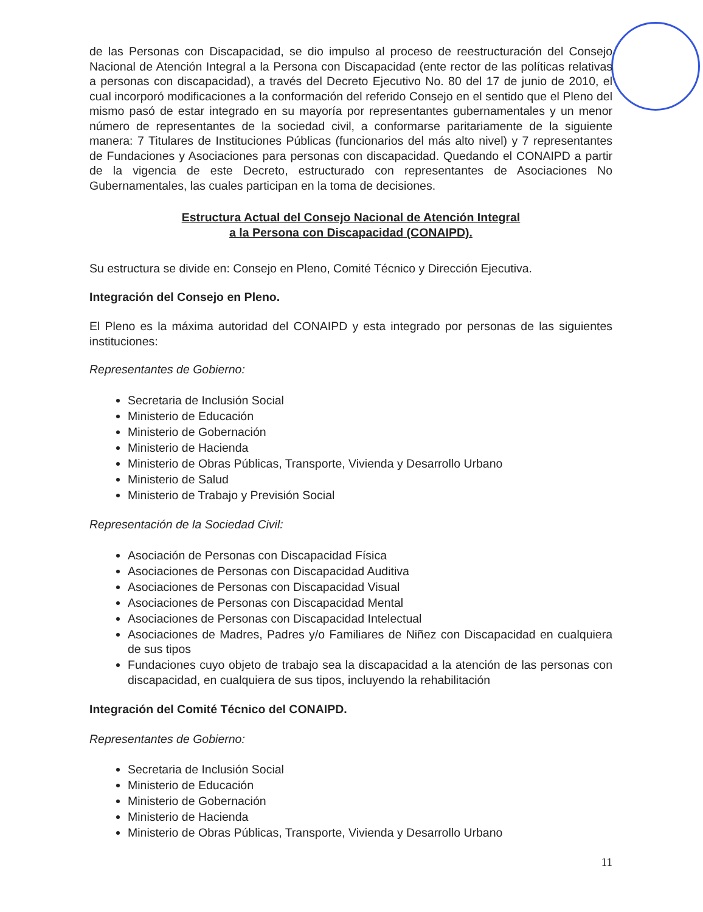de las Personas con Discapacidad, se dio impulso al proceso de reestructuración del Consejo Nacional de Atención Integral a la Persona con Discapacidad (ente rector de las políticas relativas a personas con discapacidad), a través del Decreto Ejecutivo No. 80 del 17 de junio de 2010, el cual incorporó modificaciones a la conformación del referido Consejo en el sentido que el Pleno del mismo pasó de estar integrado en su mayoría por representantes gubernamentales y un menor número de representantes de la sociedad civil, a conformarse paritariamente de la siguiente manera: 7 Titulares de Instituciones Públicas (funcionarios del más alto nivel) y 7 representantes de Fundaciones y Asociaciones para personas con discapacidad. Quedando el CONAIPD a partir de la vigencia de este Decreto, estructurado con representantes de Asociaciones No Gubernamentales, las cuales participan en la toma de decisiones.
Estructura Actual del Consejo Nacional de Atención Integral
a la Persona con Discapacidad (CONAIPD).
Su estructura se divide en: Consejo en Pleno, Comité Técnico y Dirección Ejecutiva.
Integración del Consejo en Pleno.
El Pleno es la máxima autoridad del CONAIPD y esta integrado por personas de las siguientes instituciones:
Representantes de Gobierno:
Secretaria de Inclusión Social
Ministerio de Educación
Ministerio de Gobernación
Ministerio de Hacienda
Ministerio de Obras Públicas, Transporte, Vivienda y Desarrollo Urbano
Ministerio de Salud
Ministerio de Trabajo y Previsión Social
Representación de la Sociedad Civil:
Asociación de Personas con Discapacidad Física
Asociaciones de Personas con Discapacidad Auditiva
Asociaciones de Personas con Discapacidad Visual
Asociaciones de Personas con Discapacidad Mental
Asociaciones de Personas con Discapacidad Intelectual
Asociaciones de Madres, Padres y/o Familiares de Niñez con Discapacidad en cualquiera de sus tipos
Fundaciones cuyo objeto de trabajo sea la discapacidad a la atención de las personas con discapacidad, en cualquiera de sus tipos, incluyendo la rehabilitación
Integración del Comité Técnico del CONAIPD.
Representantes de Gobierno:
Secretaria de Inclusión Social
Ministerio de Educación
Ministerio de Gobernación
Ministerio de Hacienda
Ministerio de Obras Públicas, Transporte, Vivienda y Desarrollo Urbano
11